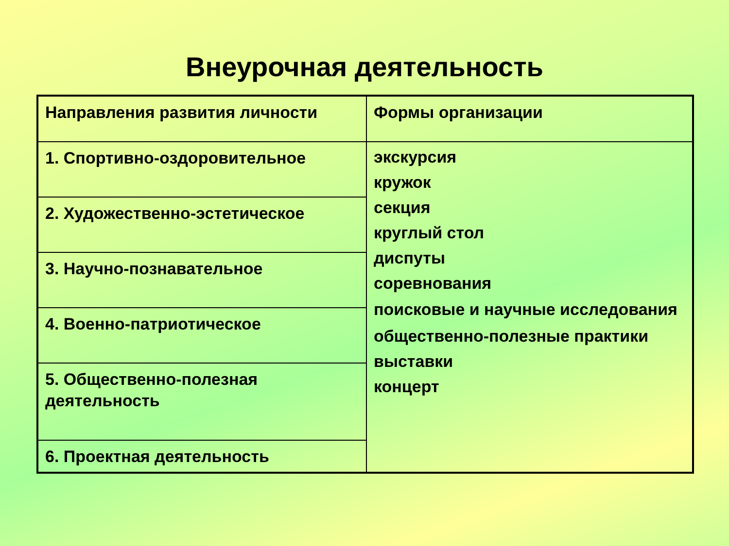Внеурочная деятельность
| Направления развития личности | Формы организации |
| 1. Спортивно-оздоровительное | экскурсия кружок секция круглый стол диспуты соревнования поисковые и научные исследования общественно-полезные практики выставки концерт |
| 2. Художественно-эстетическое | |
| 3. Научно-познавательное | |
| 4. Военно-патриотическое | |
| 5. Общественно-полезная деятельность | |
| 6. Проектная деятельность | |